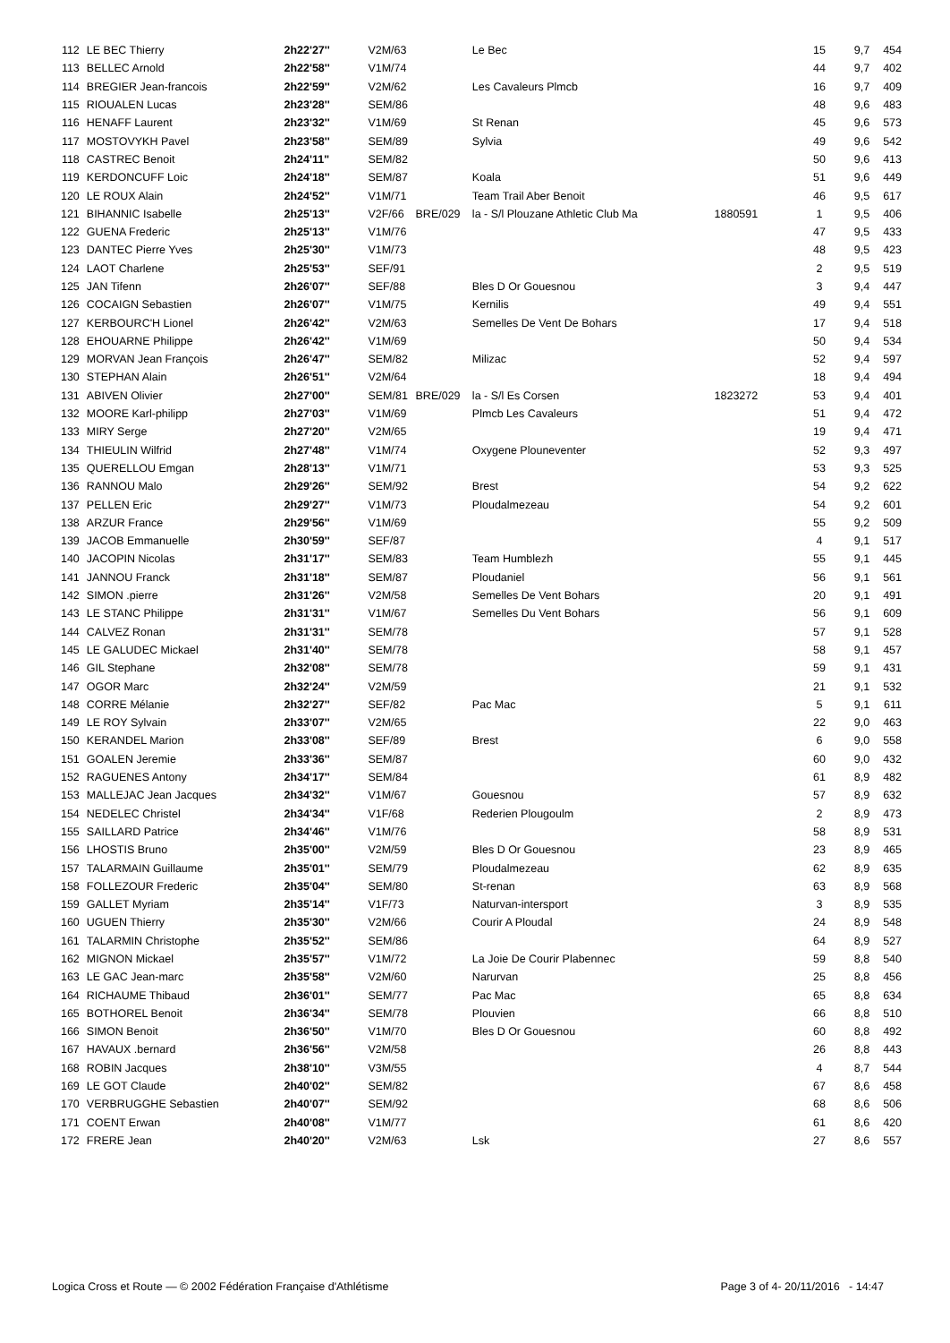| 112 | LE BEC Thierry | 2h22'27'' | V2M/63 | | Le Bec | | 15 | 9,7 | 454 |
| 113 | BELLEC Arnold | 2h22'58'' | V1M/74 | | | | 44 | 9,7 | 402 |
| 114 | BREGIER Jean-francois | 2h22'59'' | V2M/62 | | Les Cavaleurs Plmcb | | 16 | 9,7 | 409 |
| 115 | RIOUALEN Lucas | 2h23'28'' | SEM/86 | | | | 48 | 9,6 | 483 |
| 116 | HENAFF Laurent | 2h23'32'' | V1M/69 | | St Renan | | 45 | 9,6 | 573 |
| 117 | MOSTOVYKH Pavel | 2h23'58'' | SEM/89 | | Sylvia | | 49 | 9,6 | 542 |
| 118 | CASTREC Benoit | 2h24'11'' | SEM/82 | | | | 50 | 9,6 | 413 |
| 119 | KERDONCUFF Loic | 2h24'18'' | SEM/87 | | Koala | | 51 | 9,6 | 449 |
| 120 | LE ROUX Alain | 2h24'52'' | V1M/71 | | Team Trail Aber Benoit | | 46 | 9,5 | 617 |
| 121 | BIHANNIC Isabelle | 2h25'13'' | V2F/66 | BRE/029 | la - S/l Plouzane Athletic Club Ma | 1880591 | 1 | 9,5 | 406 |
| 122 | GUENA Frederic | 2h25'13'' | V1M/76 | | | | 47 | 9,5 | 433 |
| 123 | DANTEC Pierre Yves | 2h25'30'' | V1M/73 | | | | 48 | 9,5 | 423 |
| 124 | LAOT Charlene | 2h25'53'' | SEF/91 | | | | 2 | 9,5 | 519 |
| 125 | JAN Tifenn | 2h26'07'' | SEF/88 | | Bles D Or Gouesnou | | 3 | 9,4 | 447 |
| 126 | COCAIGN Sebastien | 2h26'07'' | V1M/75 | | Kernilis | | 49 | 9,4 | 551 |
| 127 | KERBOURC'H Lionel | 2h26'42'' | V2M/63 | | Semelles De Vent De Bohars | | 17 | 9,4 | 518 |
| 128 | EHOUARNE Philippe | 2h26'42'' | V1M/69 | | | | 50 | 9,4 | 534 |
| 129 | MORVAN Jean François | 2h26'47'' | SEM/82 | | Milizac | | 52 | 9,4 | 597 |
| 130 | STEPHAN Alain | 2h26'51'' | V2M/64 | | | | 18 | 9,4 | 494 |
| 131 | ABIVEN Olivier | 2h27'00'' | SEM/81 | BRE/029 | la - S/l Es Corsen | 1823272 | 53 | 9,4 | 401 |
| 132 | MOORE Karl-philipp | 2h27'03'' | V1M/69 | | Plmcb Les Cavaleurs | | 51 | 9,4 | 472 |
| 133 | MIRY Serge | 2h27'20'' | V2M/65 | | | | 19 | 9,4 | 471 |
| 134 | THIEULIN Wilfrid | 2h27'48'' | V1M/74 | | Oxygene Plouneventer | | 52 | 9,3 | 497 |
| 135 | QUERELLOU Emgan | 2h28'13'' | V1M/71 | | | | 53 | 9,3 | 525 |
| 136 | RANNOU Malo | 2h29'26'' | SEM/92 | | Brest | | 54 | 9,2 | 622 |
| 137 | PELLEN Eric | 2h29'27'' | V1M/73 | | Ploudalmezeau | | 54 | 9,2 | 601 |
| 138 | ARZUR France | 2h29'56'' | V1M/69 | | | | 55 | 9,2 | 509 |
| 139 | JACOB Emmanuelle | 2h30'59'' | SEF/87 | | | | 4 | 9,1 | 517 |
| 140 | JACOPIN Nicolas | 2h31'17'' | SEM/83 | | Team Humblezh | | 55 | 9,1 | 445 |
| 141 | JANNOU Franck | 2h31'18'' | SEM/87 | | Ploudaniel | | 56 | 9,1 | 561 |
| 142 | SIMON .pierre | 2h31'26'' | V2M/58 | | Semelles De Vent Bohars | | 20 | 9,1 | 491 |
| 143 | LE STANC Philippe | 2h31'31'' | V1M/67 | | Semelles Du Vent Bohars | | 56 | 9,1 | 609 |
| 144 | CALVEZ Ronan | 2h31'31'' | SEM/78 | | | | 57 | 9,1 | 528 |
| 145 | LE GALUDEC Mickael | 2h31'40'' | SEM/78 | | | | 58 | 9,1 | 457 |
| 146 | GIL Stephane | 2h32'08'' | SEM/78 | | | | 59 | 9,1 | 431 |
| 147 | OGOR Marc | 2h32'24'' | V2M/59 | | | | 21 | 9,1 | 532 |
| 148 | CORRE Mélanie | 2h32'27'' | SEF/82 | | Pac Mac | | 5 | 9,1 | 611 |
| 149 | LE ROY Sylvain | 2h33'07'' | V2M/65 | | | | 22 | 9,0 | 463 |
| 150 | KERANDEL Marion | 2h33'08'' | SEF/89 | | Brest | | 6 | 9,0 | 558 |
| 151 | GOALEN Jeremie | 2h33'36'' | SEM/87 | | | | 60 | 9,0 | 432 |
| 152 | RAGUENES Antony | 2h34'17'' | SEM/84 | | | | 61 | 8,9 | 482 |
| 153 | MALLEJAC Jean Jacques | 2h34'32'' | V1M/67 | | Gouesnou | | 57 | 8,9 | 632 |
| 154 | NEDELEC Christel | 2h34'34'' | V1F/68 | | Rederien Plougoulm | | 2 | 8,9 | 473 |
| 155 | SAILLARD Patrice | 2h34'46'' | V1M/76 | | | | 58 | 8,9 | 531 |
| 156 | LHOSTIS Bruno | 2h35'00'' | V2M/59 | | Bles D Or Gouesnou | | 23 | 8,9 | 465 |
| 157 | TALARMAIN Guillaume | 2h35'01'' | SEM/79 | | Ploudalmezeau | | 62 | 8,9 | 635 |
| 158 | FOLLEZOUR Frederic | 2h35'04'' | SEM/80 | | St-renan | | 63 | 8,9 | 568 |
| 159 | GALLET Myriam | 2h35'14'' | V1F/73 | | Naturvan-intersport | | 3 | 8,9 | 535 |
| 160 | UGUEN Thierry | 2h35'30'' | V2M/66 | | Courir A Ploudal | | 24 | 8,9 | 548 |
| 161 | TALARMIN Christophe | 2h35'52'' | SEM/86 | | | | 64 | 8,9 | 527 |
| 162 | MIGNON Mickael | 2h35'57'' | V1M/72 | | La Joie De Courir Plabennec | | 59 | 8,8 | 540 |
| 163 | LE GAC Jean-marc | 2h35'58'' | V2M/60 | | Narurvan | | 25 | 8,8 | 456 |
| 164 | RICHAUME Thibaud | 2h36'01'' | SEM/77 | | Pac Mac | | 65 | 8,8 | 634 |
| 165 | BOTHOREL Benoit | 2h36'34'' | SEM/78 | | Plouvien | | 66 | 8,8 | 510 |
| 166 | SIMON Benoit | 2h36'50'' | V1M/70 | | Bles D Or Gouesnou | | 60 | 8,8 | 492 |
| 167 | HAVAUX .bernard | 2h36'56'' | V2M/58 | | | | 26 | 8,8 | 443 |
| 168 | ROBIN Jacques | 2h38'10'' | V3M/55 | | | | 4 | 8,7 | 544 |
| 169 | LE GOT Claude | 2h40'02'' | SEM/82 | | | | 67 | 8,6 | 458 |
| 170 | VERBRUGGHE Sebastien | 2h40'07'' | SEM/92 | | | | 68 | 8,6 | 506 |
| 171 | COENT Erwan | 2h40'08'' | V1M/77 | | | | 61 | 8,6 | 420 |
| 172 | FRERE Jean | 2h40'20'' | V2M/63 | | Lsk | | 27 | 8,6 | 557 |
Logica Cross et Route — © 2002 Fédération Française d'Athlétisme Page 3 of 4- 20/11/2016 - 14:47